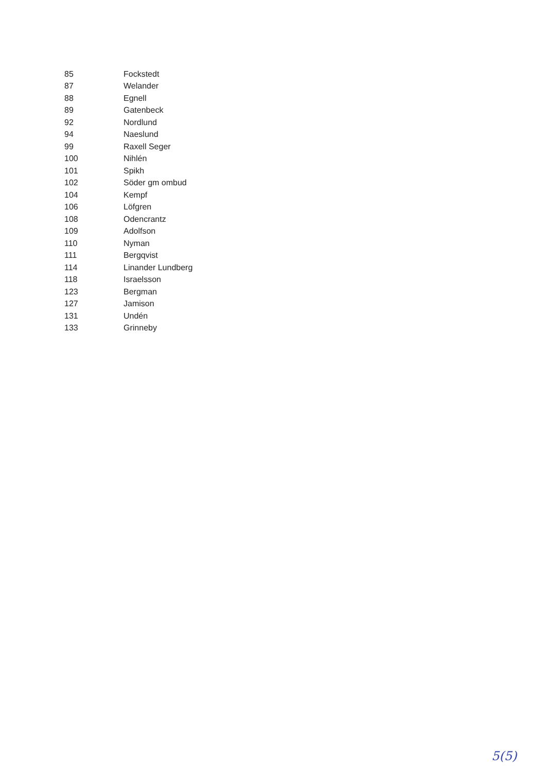| 85 | Fockstedt |
| 87 | Welander |
| 88 | Egnell |
| 89 | Gatenbeck |
| 92 | Nordlund |
| 94 | Naeslund |
| 99 | Raxell Seger |
| 100 | Nihlén |
| 101 | Spikh |
| 102 | Söder gm ombud |
| 104 | Kempf |
| 106 | Löfgren |
| 108 | Odencrantz |
| 109 | Adolfson |
| 110 | Nyman |
| 111 | Bergqvist |
| 114 | Linander Lundberg |
| 118 | Israelsson |
| 123 | Bergman |
| 127 | Jamison |
| 131 | Undén |
| 133 | Grinneby |
5(5)